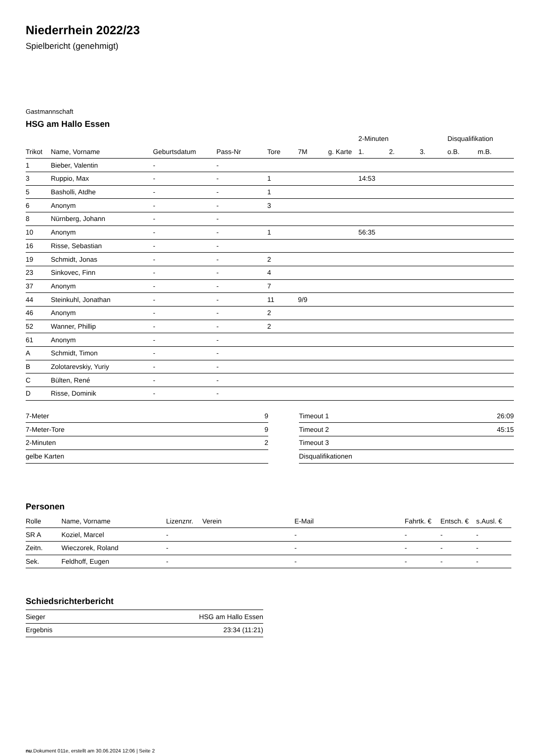Niederrhein 2022/23
Spielbericht (genehmigt)
Gastmannschaft
HSG am Hallo Essen
| | | | | | | | 2-Minuten | | | Disqualifikation | |
| --- | --- | --- | --- | --- | --- | --- | --- | --- | --- | --- | --- |
| Trikot | Name, Vorname | Geburtsdatum | Pass-Nr | Tore | 7M | g. Karte | 1. | 2. | 3. | o.B. | m.B. |
| 1 | Bieber, Valentin | - | - | | | | | | | | |
| 3 | Ruppio, Max | - | - | 1 | | | 14:53 | | | | |
| 5 | Basholli, Atdhe | - | - | 1 | | | | | | | |
| 6 | Anonym | - | - | 3 | | | | | | | |
| 8 | Nürnberg, Johann | - | - | | | | | | | | |
| 10 | Anonym | - | - | 1 | | | 56:35 | | | | |
| 16 | Risse, Sebastian | - | - | | | | | | | | |
| 19 | Schmidt, Jonas | - | - | 2 | | | | | | | |
| 23 | Sinkovec, Finn | - | - | 4 | | | | | | | |
| 37 | Anonym | - | - | 7 | | | | | | | |
| 44 | Steinkuhl, Jonathan | - | - | 11 | 9/9 | | | | | | |
| 46 | Anonym | - | - | 2 | | | | | | | |
| 52 | Wanner, Phillip | - | - | 2 | | | | | | | |
| 61 | Anonym | - | - | | | | | | | | |
| A | Schmidt, Timon | - | - | | | | | | | | |
| B | Zolotarevskiy, Yuriy | - | - | | | | | | | | |
| C | Bülten, René | - | - | | | | | | | | |
| D | Risse, Dominik | - | - | | | | | | | | |
| 7-Meter | 9 |
| 7-Meter-Tore | 9 |
| 2-Minuten | 2 |
| gelbe Karten | |
| Timeout 1 | 26:09 |
| Timeout 2 | 45:15 |
| Timeout 3 | |
| Disqualifikationen | |
Personen
| Rolle | Name, Vorname | Lizenznr. | Verein | E-Mail | Fahrtk. € | Entsch. € | s.Ausl. € |
| --- | --- | --- | --- | --- | --- | --- | --- |
| SR A | Koziel, Marcel | - | | - | - | - | - |
| Zeitn. | Wieczorek, Roland | - | | - | - | - | - |
| Sek. | Feldhoff, Eugen | - | | - | - | - | - |
Schiedsrichterbericht
| Sieger | HSG am Hallo Essen |
| Ergebnis | 23:34 (11:21) |
nu.Dokument 011e, erstellt am 30.06.2024 12:06 | Seite 2